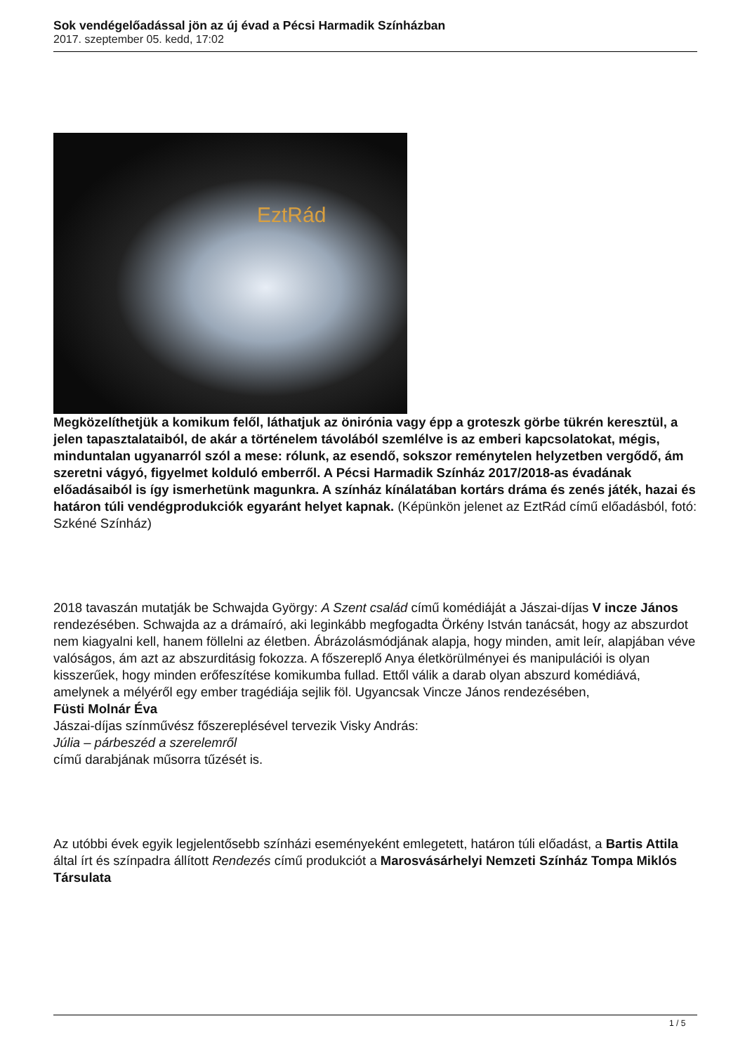Sok vendégelőadással jön az új évad a Pécsi Harmadik Színházban
2017. szeptember 05. kedd, 17:02
EztRád
Megközelíthetjük a komikum felől, láthatjuk az önirónia vagy épp a groteszk görbe tükrén keresztül, a jelen tapasztalataiból, de akár a történelem távolából szemlélve is az emberi kapcsolatokat, mégis, minduntalan ugyanarról szól a mese: rólunk, az esendő, sokszor reménytelen helyzetben vergődő, ám szeretni vágyó, figyelmet kolduló emberről. A Pécsi Harmadik Színház 2017/2018-as évadának előadásaiból is így ismerhetünk magunkra. A színház kínálatában kortárs dráma és zenés játék, hazai és határon túli vendégprodukciók egyaránt helyet kapnak. (Képünkön jelenet az EztRád című előadásból, fotó: Szkéné Színház)
2018 tavaszán mutatják be Schwajda György: A Szent család című komédiáját a Jászai-díjas V incze János
rendezésében. Schwajda az a drámaíró, aki leginkább megfogadta Örkény István tanácsát, hogy az abszurdot nem kiagyalni kell, hanem föllelni az életben. Ábrázolásmódjának alapja, hogy minden, amit leír, alapjában véve valóságos, ám azt az abszurditásig fokozza. A főszereplő Anya életkörülményei és manipulációi is olyan kisszerűek, hogy minden erőfeszítése komikumba fullad. Ettől válik a darab olyan abszurd komédiává, amelynek a mélyéről egy ember tragédiája sejlik föl. Ugyancsak Vincze János rendezésében,
Füsti Molnár Éva
Jászai-díjas színművész főszereplésével tervezik Visky András:
Júlia – párbeszéd a szerelemről
című darabjának műsorra tűzését is.
Az utóbbi évek egyik legjelentősebb színházi eseményeként emlegetett, határon túli előadást, a Bartis Attila által írt és színpadra állított Rendezés című produkciót a Marosvásárhelyi Nemzeti Színház Tompa Miklós Társulata
1 / 5